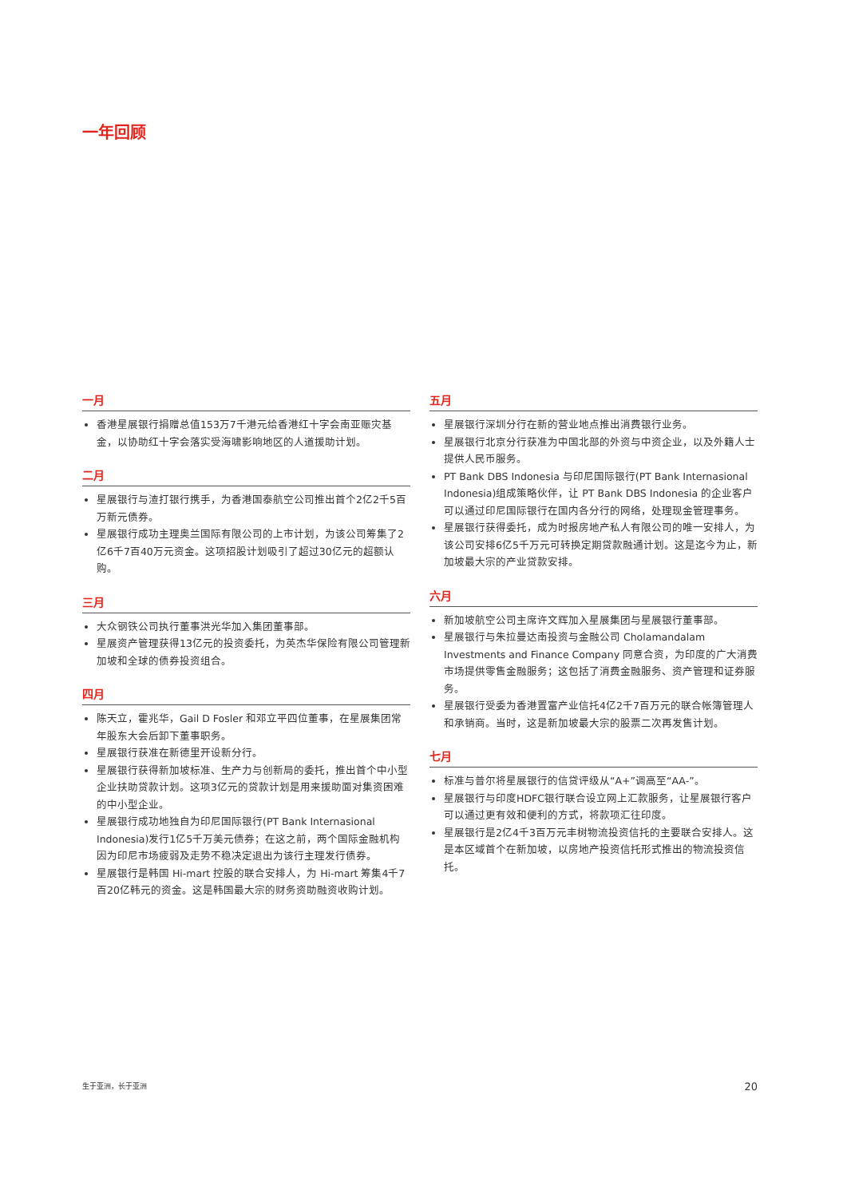一年回顾
一月
香港星展银行捐赠总值153万7千港元给香港红十字会南亚赈灾基金，以协助红十字会落实受海啸影响地区的人道援助计划。
二月
星展银行与渣打银行携手，为香港国泰航空公司推出首个2亿2千5百万新元债券。
星展银行成功主理奥兰国际有限公司的上市计划，为该公司筹集了2亿6千7百40万元资金。这项招股计划吸引了超过30亿元的超额认购。
三月
大众钢铁公司执行董事洪光华加入集团董事部。
星展资产管理获得13亿元的投资委托，为英杰华保险有限公司管理新加坡和全球的债券投资组合。
四月
陈天立，霍兆华，Gail D Fosler 和邓立平四位董事，在星展集团常年股东大会后卸下董事职务。
星展银行获准在新德里开设新分行。
星展银行获得新加坡标准、生产力与创新局的委托，推出首个中小型企业扶助贷款计划。这项3亿元的贷款计划是用来援助面对集资困难的中小型企业。
星展银行成功地独自为印尼国际银行(PT Bank Internasional Indonesia)发行1亿5千万美元债券；在这之前，两个国际金融机构因为印尼市场疲弱及走势不稳决定退出为该行主理发行债券。
星展银行是韩国 Hi-mart 控股的联合安排人，为 Hi-mart 筹集4千7百20亿韩元的资金。这是韩国最大宗的财务资助融资收购计划。
五月
星展银行深圳分行在新的营业地点推出消费银行业务。
星展银行北京分行获准为中国北部的外资与中资企业，以及外籍人士提供人民币服务。
PT Bank DBS Indonesia 与印尼国际银行(PT Bank Internasional Indonesia)组成策略伙伴，让 PT Bank DBS Indonesia 的企业客户可以通过印尼国际银行在国内各分行的网络，处理现金管理事务。
星展银行获得委托，成为时报房地产私人有限公司的唯一安排人，为该公司安排6亿5千万元可转换定期贷款融通计划。这是迄今为止，新加坡最大宗的产业贷款安排。
六月
新加坡航空公司主席许文辉加入星展集团与星展银行董事部。
星展银行与朱拉曼达南投资与金融公司 Cholamandalam Investments and Finance Company 同意合资，为印度的广大消费市场提供零售金融服务；这包括了消费金融服务、资产管理和证券服务。
星展银行受委为香港置富产业信托4亿2千7百万元的联合帐簿管理人和承销商。当时，这是新加坡最大宗的股票二次再发售计划。
七月
标准与普尔将星展银行的信贷评级从“A+”调高至“AA-”。
星展银行与印度HDFC银行联合设立网上汇款服务，让星展银行客户可以通过更有效和便利的方式，将款项汇往印度。
星展银行是2亿4千3百万元丰树物流投资信托的主要联合安排人。这是本区域首个在新加坡，以房地产投资信托形式推出的物流投资信托。
生于亚洲，长于亚洲 20